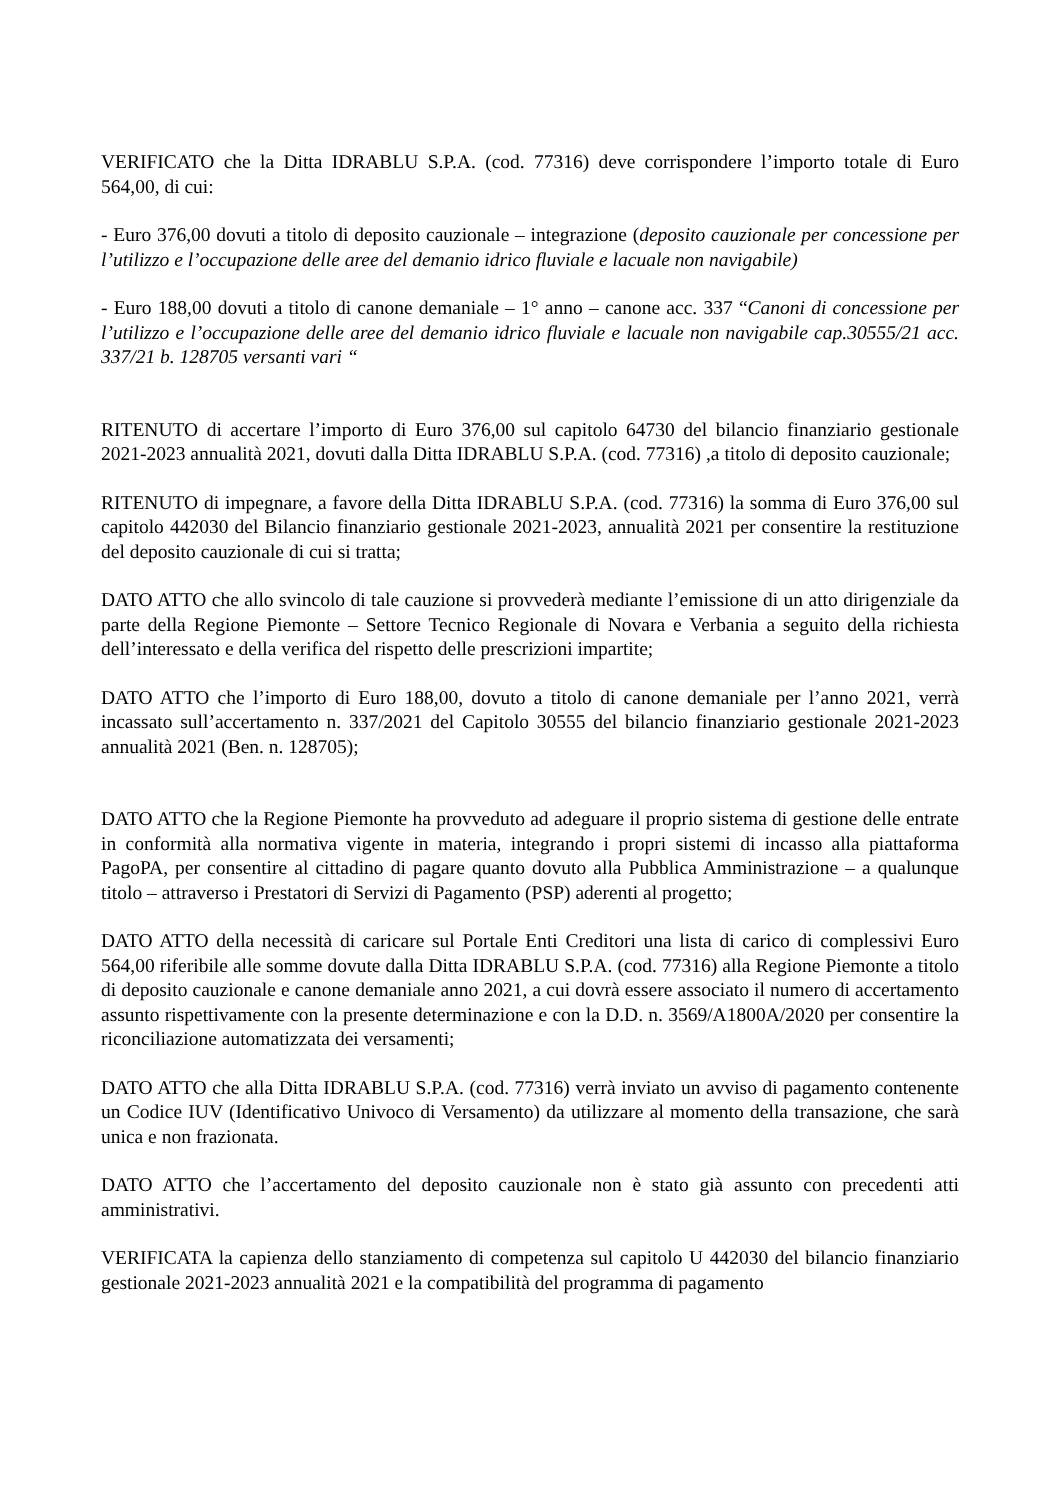VERIFICATO che la Ditta IDRABLU S.P.A. (cod. 77316) deve corrispondere l’importo totale di Euro 564,00, di cui:
- Euro 376,00 dovuti a titolo di deposito cauzionale – integrazione (deposito cauzionale per concessione per l’utilizzo e l’occupazione delle aree del demanio idrico fluviale e lacuale non navigabile)
- Euro 188,00 dovuti a titolo di canone demaniale – 1° anno – canone acc. 337 “Canoni di concessione per l’utilizzo e l’occupazione delle aree del demanio idrico fluviale e lacuale non navigabile cap.30555/21 acc. 337/21 b. 128705 versanti vari “
RITENUTO di accertare l’importo di Euro 376,00 sul capitolo 64730 del bilancio finanziario gestionale 2021-2023 annualità 2021, dovuti dalla Ditta IDRABLU S.P.A. (cod. 77316) ,a titolo di deposito cauzionale;
RITENUTO di impegnare, a favore della Ditta IDRABLU S.P.A. (cod. 77316) la somma di Euro 376,00 sul capitolo 442030 del Bilancio finanziario gestionale 2021-2023, annualità 2021 per consentire la restituzione del deposito cauzionale di cui si tratta;
DATO ATTO che allo svincolo di tale cauzione si provvederà mediante l’emissione di un atto dirigenziale da parte della Regione Piemonte – Settore Tecnico Regionale di Novara e Verbania a seguito della richiesta dell’interessato e della verifica del rispetto delle prescrizioni impartite;
DATO ATTO che l’importo di Euro 188,00, dovuto a titolo di canone demaniale per l’anno 2021, verrà incassato sull’accertamento n. 337/2021 del Capitolo 30555 del bilancio finanziario gestionale 2021-2023 annualità 2021 (Ben. n. 128705);
DATO ATTO che la Regione Piemonte ha provveduto ad adeguare il proprio sistema di gestione delle entrate in conformità alla normativa vigente in materia, integrando i propri sistemi di incasso alla piattaforma PagoPA, per consentire al cittadino di pagare quanto dovuto alla Pubblica Amministrazione – a qualunque titolo – attraverso i Prestatori di Servizi di Pagamento (PSP) aderenti al progetto;
DATO ATTO della necessità di caricare sul Portale Enti Creditori una lista di carico di complessivi Euro 564,00 riferibile alle somme dovute dalla Ditta IDRABLU S.P.A. (cod. 77316) alla Regione Piemonte a titolo di deposito cauzionale e canone demaniale anno 2021, a cui dovrà essere associato il numero di accertamento assunto rispettivamente con la presente determinazione e con la D.D. n. 3569/A1800A/2020 per consentire la riconciliazione automatizzata dei versamenti;
DATO ATTO che alla Ditta IDRABLU S.P.A. (cod. 77316) verrà inviato un avviso di pagamento contenente un Codice IUV (Identificativo Univoco di Versamento) da utilizzare al momento della transazione, che sarà unica e non frazionata.
DATO ATTO che l’accertamento del deposito cauzionale non è stato già assunto con precedenti atti amministrativi.
VERIFICATA la capienza dello stanziamento di competenza sul capitolo U 442030 del bilancio finanziario gestionale 2021-2023 annualità 2021 e la compatibilità del programma di pagamento